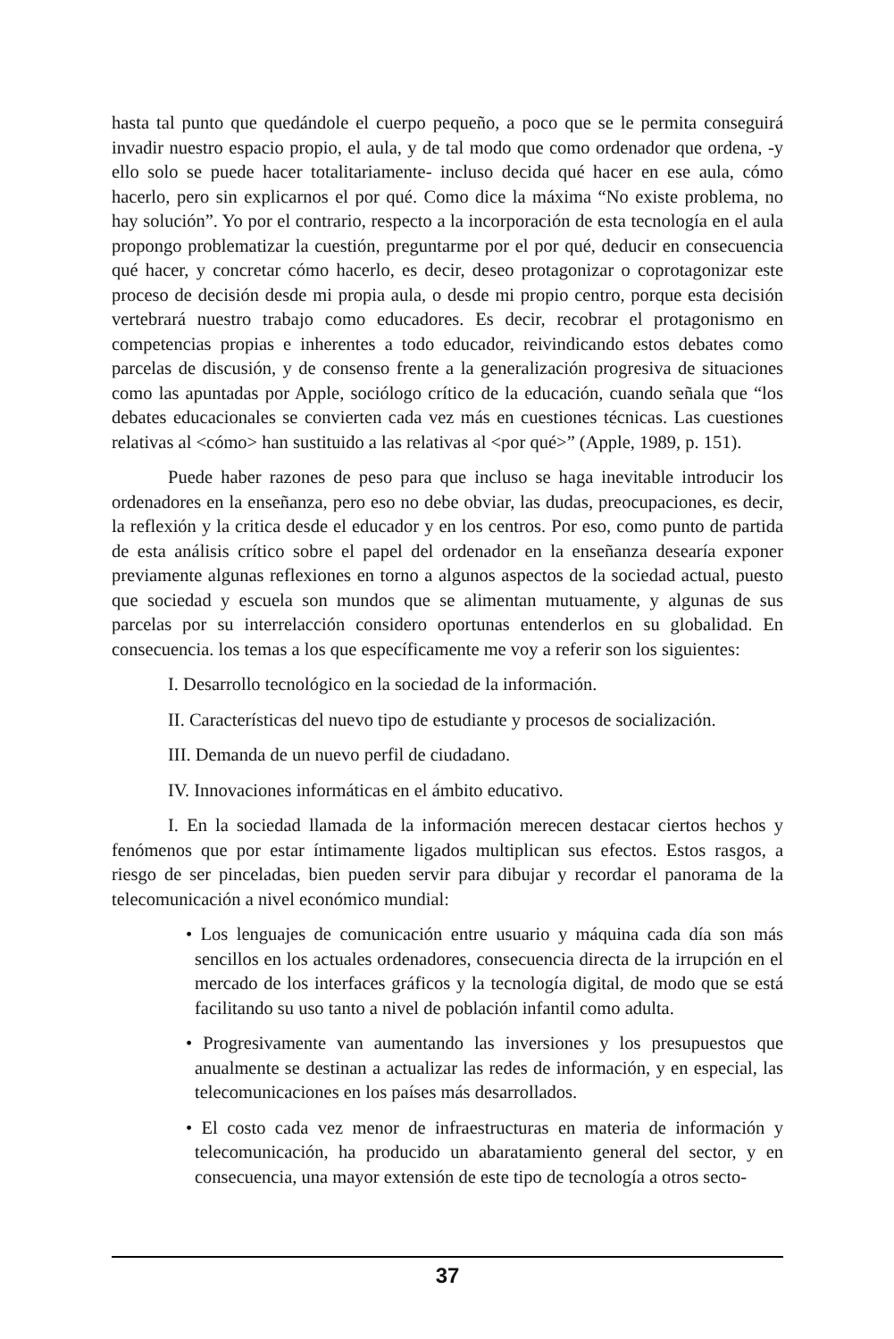hasta tal punto que quedándole el cuerpo pequeño, a poco que se le permita conseguirá invadir nuestro espacio propio, el aula, y de tal modo que como ordenador que ordena, -y ello solo se puede hacer totalitariamente- incluso decida qué hacer en ese aula, cómo hacerlo, pero sin explicarnos el por qué. Como dice la máxima “No existe problema, no hay solución”. Yo por el contrario, respecto a la incorporación de esta tecnología en el aula propongo problematizar la cuestión, preguntarme por el por qué, deducir en consecuencia qué hacer, y concretar cómo hacerlo, es decir, deseo protagonizar o coprotagonizar este proceso de decisión desde mi propia aula, o desde mi propio centro, porque esta decisión vertebrará nuestro trabajo como educadores. Es decir, recobrar el protagonismo en competencias propias e inherentes a todo educador, reivindicando estos debates como parcelas de discusión, y de consenso frente a la generalización progresiva de situaciones como las apuntadas por Apple, sociólogo crítico de la educación, cuando señala que “los debates educacionales se convierten cada vez más en cuestiones técnicas. Las cuestiones relativas al <cómo> han sustituido a las relativas al <por qué>” (Apple, 1989, p. 151).
Puede haber razones de peso para que incluso se haga inevitable introducir los ordenadores en la enseñanza, pero eso no debe obviar, las dudas, preocupaciones, es decir, la reflexión y la critica desde el educador y en los centros. Por eso, como punto de partida de esta análisis crítico sobre el papel del ordenador en la enseñanza desearía exponer previamente algunas reflexiones en torno a algunos aspectos de la sociedad actual, puesto que sociedad y escuela son mundos que se alimentan mutuamente, y algunas de sus parcelas por su interrelacción considero oportunas entenderlos en su globalidad. En consecuencia. los temas a los que específicamente me voy a referir son los siguientes:
I. Desarrollo tecnológico en la sociedad de la información.
II. Características del nuevo tipo de estudiante y procesos de socialización.
III. Demanda de un nuevo perfil de ciudadano.
IV. Innovaciones informáticas en el ámbito educativo.
I. En la sociedad llamada de la información merecen destacar ciertos hechos y fenómenos que por estar íntimamente ligados multiplican sus efectos. Estos rasgos, a riesgo de ser pinceladas, bien pueden servir para dibujar y recordar el panorama de la telecomunicación a nivel económico mundial:
• Los lenguajes de comunicación entre usuario y máquina cada día son más sencillos en los actuales ordenadores, consecuencia directa de la irrupción en el mercado de los interfaces gráficos y la tecnología digital, de modo que se está facilitando su uso tanto a nivel de población infantil como adulta.
• Progresivamente van aumentando las inversiones y los presupuestos que anualmente se destinan a actualizar las redes de información, y en especial, las telecomunicaciones en los países más desarrollados.
• El costo cada vez menor de infraestructuras en materia de información y telecomunicación, ha producido un abaratamiento general del sector, y en consecuencia, una mayor extensión de este tipo de tecnología a otros secto-
37